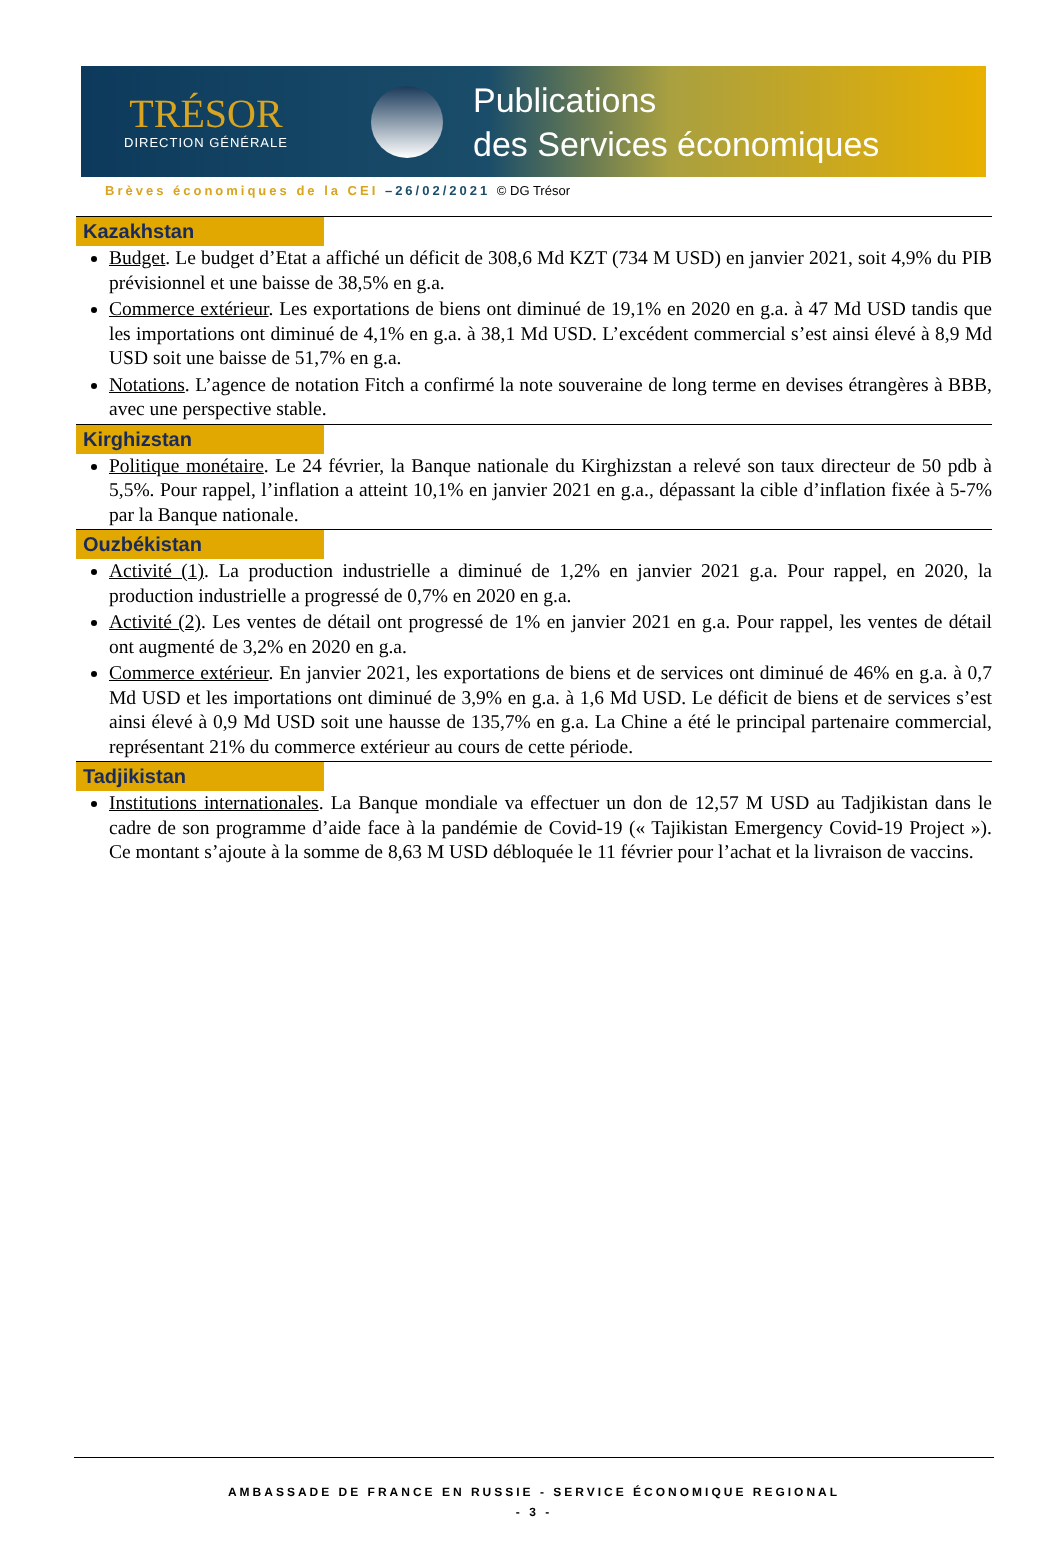TRÉSOR
DIRECTION GÉNÉRALE
Publications
des Services économiques
Brèves économiques de la CEI –26/02/2021 © DG Trésor
Kazakhstan
Budget. Le budget d’Etat a affiché un déficit de 308,6 Md KZT (734 M USD) en janvier 2021, soit 4,9% du PIB prévisionnel et une baisse de 38,5% en g.a.
Commerce extérieur. Les exportations de biens ont diminué de 19,1% en 2020 en g.a. à 47 Md USD tandis que les importations ont diminué de 4,1% en g.a. à 38,1 Md USD. L’excédent commercial s’est ainsi élevé à 8,9 Md USD soit une baisse de 51,7% en g.a.
Notations. L’agence de notation Fitch a confirmé la note souveraine de long terme en devises étrangères à BBB, avec une perspective stable.
Kirghizstan
Politique monétaire. Le 24 février, la Banque nationale du Kirghizstan a relevé son taux directeur de 50 pdb à 5,5%. Pour rappel, l’inflation a atteint 10,1% en janvier 2021 en g.a., dépassant la cible d’inflation fixée à 5-7% par la Banque nationale.
Ouzbékistan
Activité (1). La production industrielle a diminué de 1,2% en janvier 2021 g.a. Pour rappel, en 2020, la production industrielle a progressé de 0,7% en 2020 en g.a.
Activité (2). Les ventes de détail ont progressé de 1% en janvier 2021 en g.a. Pour rappel, les ventes de détail ont augmenté de 3,2% en 2020 en g.a.
Commerce extérieur. En janvier 2021, les exportations de biens et de services ont diminué de 46% en g.a. à 0,7 Md USD et les importations ont diminué de 3,9% en g.a. à 1,6 Md USD. Le déficit de biens et de services s’est ainsi élevé à 0,9 Md USD soit une hausse de 135,7% en g.a. La Chine a été le principal partenaire commercial, représentant 21% du commerce extérieur au cours de cette période.
Tadjikistan
Institutions internationales. La Banque mondiale va effectuer un don de 12,57 M USD au Tadjikistan dans le cadre de son programme d’aide face à la pandémie de Covid-19 (« Tajikistan Emergency Covid-19 Project »). Ce montant s’ajoute à la somme de 8,63 M USD débloquée le 11 février pour l’achat et la livraison de vaccins.
AMBASSADE DE FRANCE EN RUSSIE - SERVICE ÉCONOMIQUE REGIONAL
- 3 -